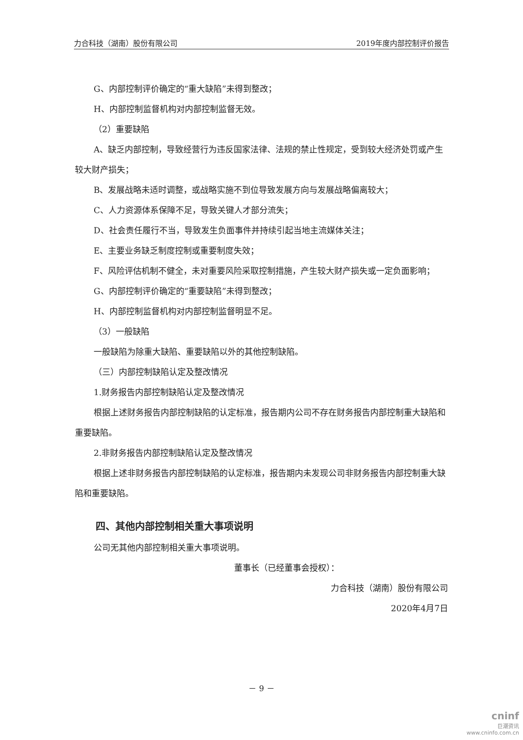力合科技（湖南）股份有限公司 2019年度内部控制评价报告
G、内部控制评价确定的“重大缺陷”未得到整改；
H、内部控制监督机构对内部控制监督无效。
（2）重要缺陷
A、缺乏内部控制，导致经营行为违反国家法律、法规的禁止性规定，受到较大经济处罚或产生较大财产损失；
B、发展战略未适时调整，或战略实施不到位导致发展方向与发展战略偏离较大；
C、人力资源体系保障不足，导致关键人才部分流失；
D、社会责任履行不当，导致发生负面事件并持续引起当地主流媒体关注；
E、主要业务缺乏制度控制或重要制度失效；
F、风险评估机制不健全，未对重要风险采取控制措施，产生较大财产损失或一定负面影响；
G、内部控制评价确定的“重要缺陷”未得到整改；
H、内部控制监督机构对内部控制监督明显不足。
（3）一般缺陷
一般缺陷为除重大缺陷、重要缺陷以外的其他控制缺陷。
（三）内部控制缺陷认定及整改情况
1.财务报告内部控制缺陷认定及整改情况
根据上述财务报告内部控制缺陷的认定标准，报告期内公司不存在财务报告内部控制重大缺陷和重要缺陷。
2.非财务报告内部控制缺陷认定及整改情况
根据上述非财务报告内部控制缺陷的认定标准，报告期内未发现公司非财务报告内部控制重大缺陷和重要缺陷。
四、其他内部控制相关重大事项说明
公司无其他内部控制相关重大事项说明。
董事长（已经董事会授权）：
力合科技（湖南）股份有限公司
2020年4月7日
－ 9 －
cninf
巨潮资讯
www.cninfo.com.cn